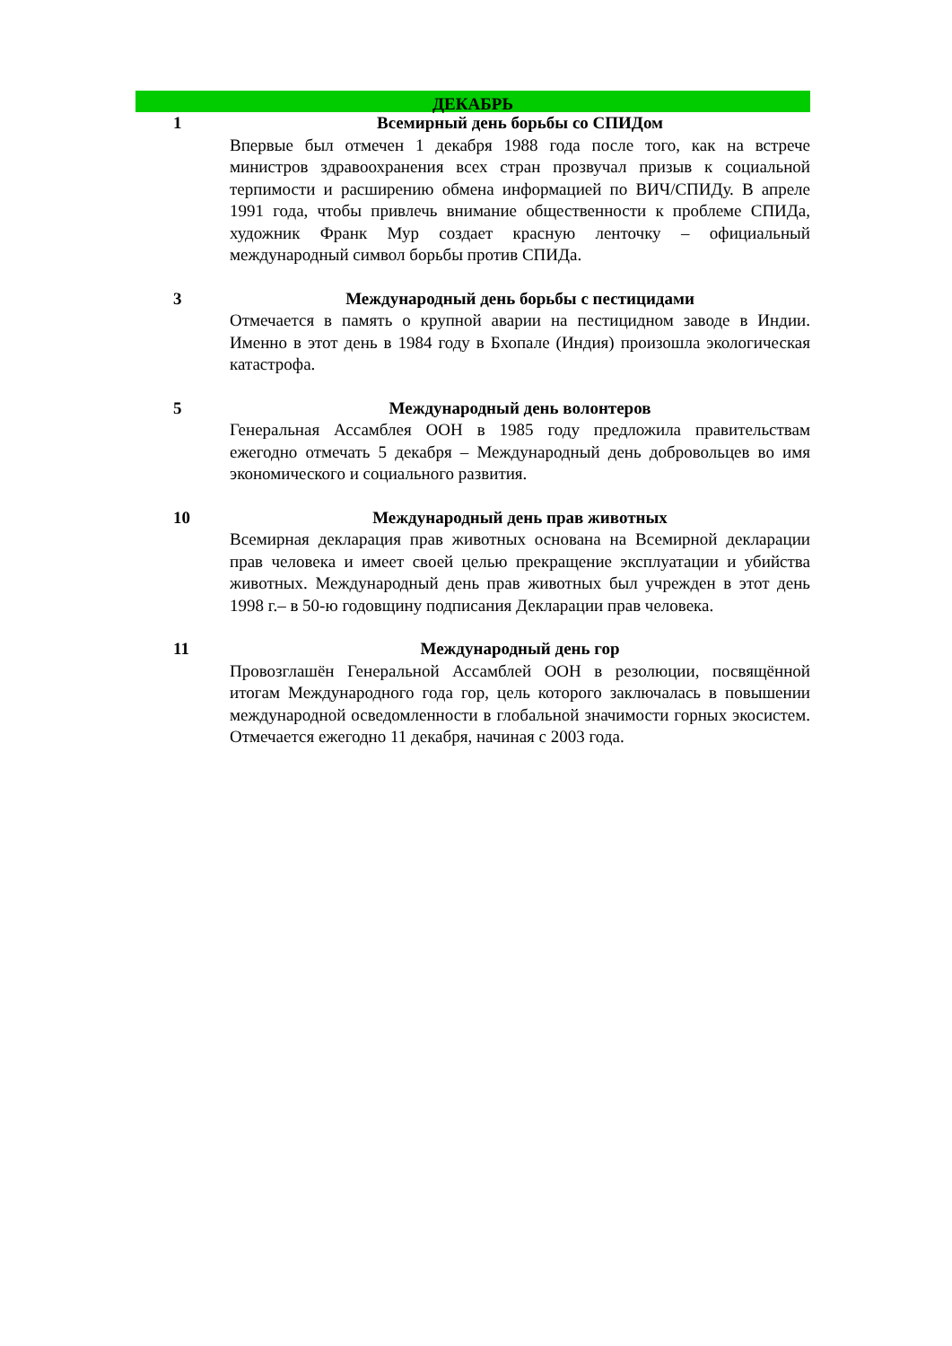ДЕКАБРЬ
1 Всемирный день борьбы со СПИДом
Впервые был отмечен 1 декабря 1988 года после того, как на встрече министров здравоохранения всех стран прозвучал призыв к социальной терпимости и расширению обмена информацией по ВИЧ/СПИДу. В апреле 1991 года, чтобы привлечь внимание общественности к проблеме СПИДа, художник Франк Мур создает красную ленточку – официальный международный символ борьбы против СПИДа.
3 Международный день борьбы с пестицидами
Отмечается в память о крупной аварии на пестицидном заводе в Индии. Именно в этот день в 1984 году в Бхопале (Индия) произошла экологическая катастрофа.
5 Международный день волонтеров
Генеральная Ассамблея ООН в 1985 году предложила правительствам ежегодно отмечать 5 декабря – Международный день добровольцев во имя экономического и социального развития.
10 Международный день прав животных
Всемирная декларация прав животных основана на Всемирной декларации прав человека и имеет своей целью прекращение эксплуатации и убийства животных. Международный день прав животных был учрежден в этот день 1998 г.– в 50-ю годовщину подписания Декларации прав человека.
11 Международный день гор
Провозглашён Генеральной Ассамблей ООН в резолюции, посвящённой итогам Международного года гор, цель которого заключалась в повышении международной осведомленности в глобальной значимости горных экосистем. Отмечается ежегодно 11 декабря, начиная с 2003 года.